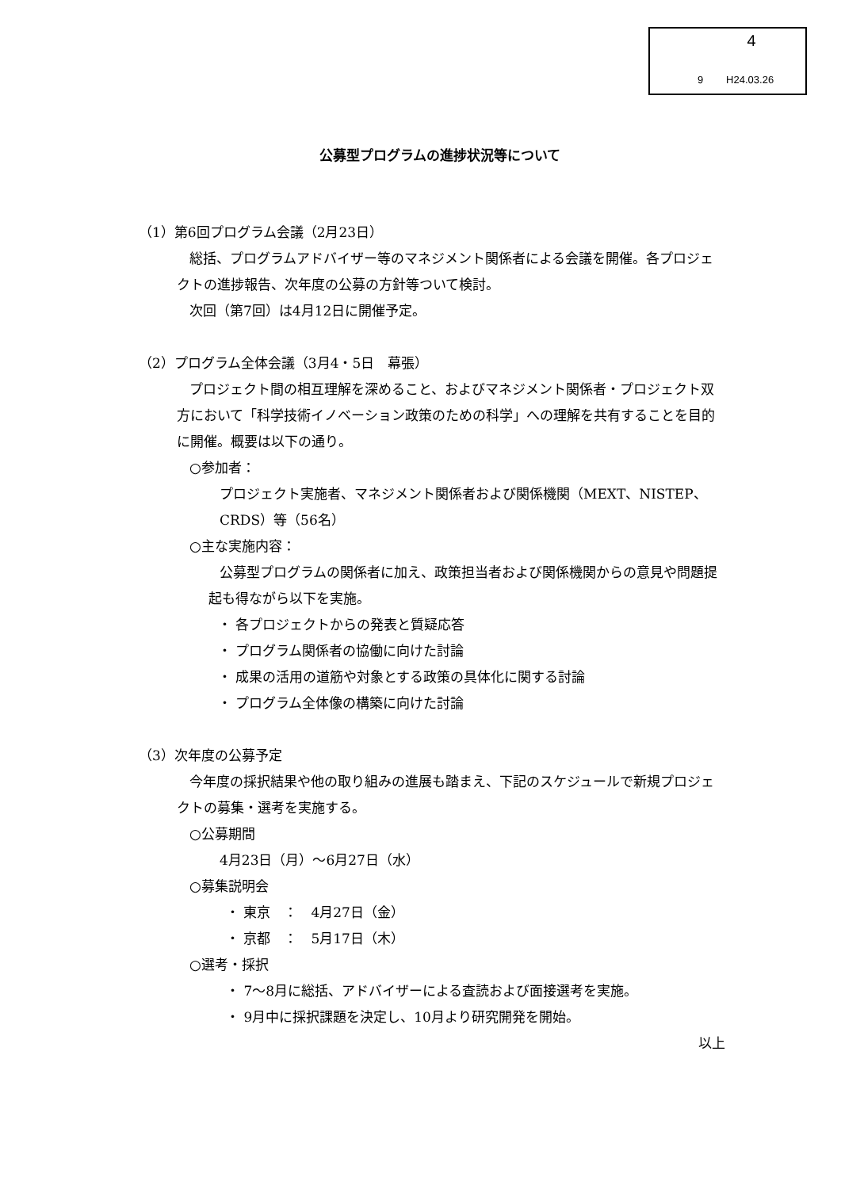4
9 H24.03.26
公募型プログラムの進捗状況等について
（1）第6回プログラム会議（2月23日）
総括、プログラムアドバイザー等のマネジメント関係者による会議を開催。各プロジェクトの進捗報告、次年度の公募の方針等ついて検討。
次回（第7回）は4月12日に開催予定。
（2）プログラム全体会議（3月4・5日　幕張）
プロジェクト間の相互理解を深めること、およびマネジメント関係者・プロジェクト双方において「科学技術イノベーション政策のための科学」への理解を共有することを目的に開催。概要は以下の通り。
○参加者：
プロジェクト実施者、マネジメント関係者および関係機関（MEXT、NISTEP、CRDS）等（56名）
○主な実施内容：
公募型プログラムの関係者に加え、政策担当者および関係機関からの意見や問題提起も得ながら以下を実施。
・ 各プロジェクトからの発表と質疑応答
・ プログラム関係者の協働に向けた討論
・ 成果の活用の道筋や対象とする政策の具体化に関する討論
・ プログラム全体像の構築に向けた討論
（3）次年度の公募予定
今年度の採択結果や他の取り組みの進展も踏まえ、下記のスケジュールで新規プロジェクトの募集・選考を実施する。
○公募期間
4月23日（月）～6月27日（水）
○募集説明会
・ 東京　：　4月27日（金）
・ 京都　：　5月17日（木）
○選考・採択
・ 7～8月に総括、アドバイザーによる査読および面接選考を実施。
・ 9月中に採択課題を決定し、10月より研究開発を開始。
以上